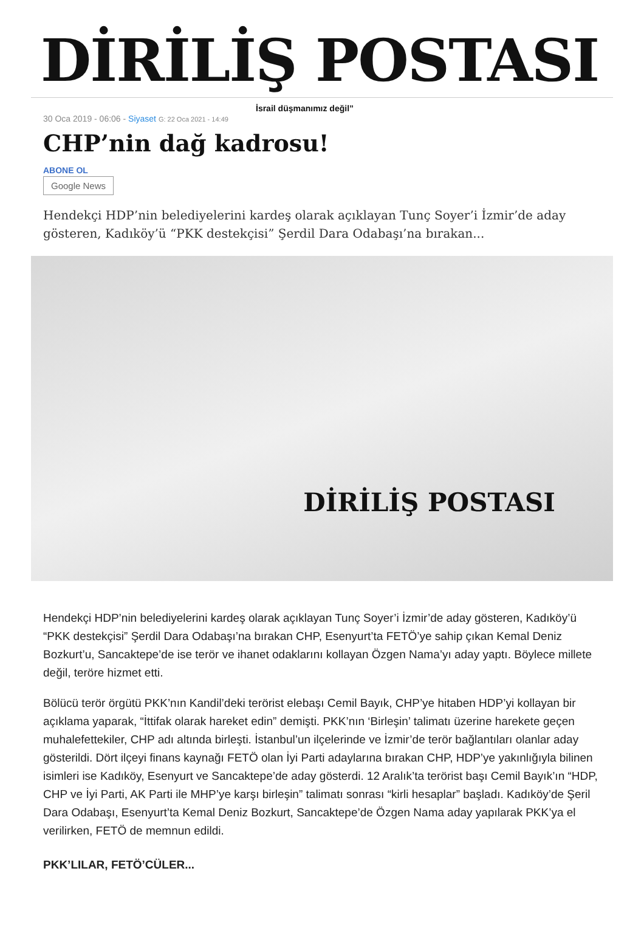DİRİLİŞ POSTASI İsrail düşmanımız değil”
30 Oca 2019 - 06:06 - Siyaset G: 22 Oca 2021 - 14:49
CHP’nin dağ kadrosu!
ABONE OL
Google News
Hendekçi HDP’nin belediyelerini kardeş olarak açıklayan Tunç Soyer’i İzmir’de aday gösteren, Kadıköy’ü “PKK destekçisi” Şerdil Dara Odabaşı’na bırakan...
DİRİLİŞ POSTASI
Hendekçi HDP’nin belediyelerini kardeş olarak açıklayan Tunç Soyer’i İzmir’de aday gösteren, Kadıköy’ü “PKK destekçisi” Şerdil Dara Odabaşı’na bırakan CHP, Esenyurt’ta FETÖ’ye sahip çıkan Kemal Deniz Bozkurt’u, Sancaktepe’de ise terör ve ihanet odaklarını kollayan Özgen Nama’yı aday yaptı. Böylece millete değil, teröre hizmet etti.
Bölücü terör örgütü PKK’nın Kandil’deki terörist elebaşı Cemil Bayık, CHP’ye hitaben HDP’yi kollayan bir açıklama yaparak, “İttifak olarak hareket edin” demişti. PKK’nın ‘Birleşin’ talimatı üzerine harekete geçen muhalefettekiler, CHP adı altında birleşti. İstanbul’un ilçelerinde ve İzmir’de terör bağlantıları olanlar aday gösterildi. Dört ilçeyi finans kaynağı FETÖ olan İyi Parti adaylarına bırakan CHP, HDP’ye yakınlığıyla bilinen isimleri ise Kadıköy, Esenyurt ve Sancaktepe’de aday gösterdi. 12 Aralık’ta terörist başı Cemil Bayık’ın “HDP, CHP ve İyi Parti, AK Parti ile MHP’ye karşı birleşin” talimatı sonrası “kirli hesaplar” başladı. Kadıköy’de Şeril Dara Odabaşı, Esenyurt’ta Kemal Deniz Bozkurt, Sancaktepe’de Özgen Nama aday yapılarak PKK’ya el verilirken, FETÖ de memnun edildi.
PKK’LILAR, FETÖ’CÜLER...